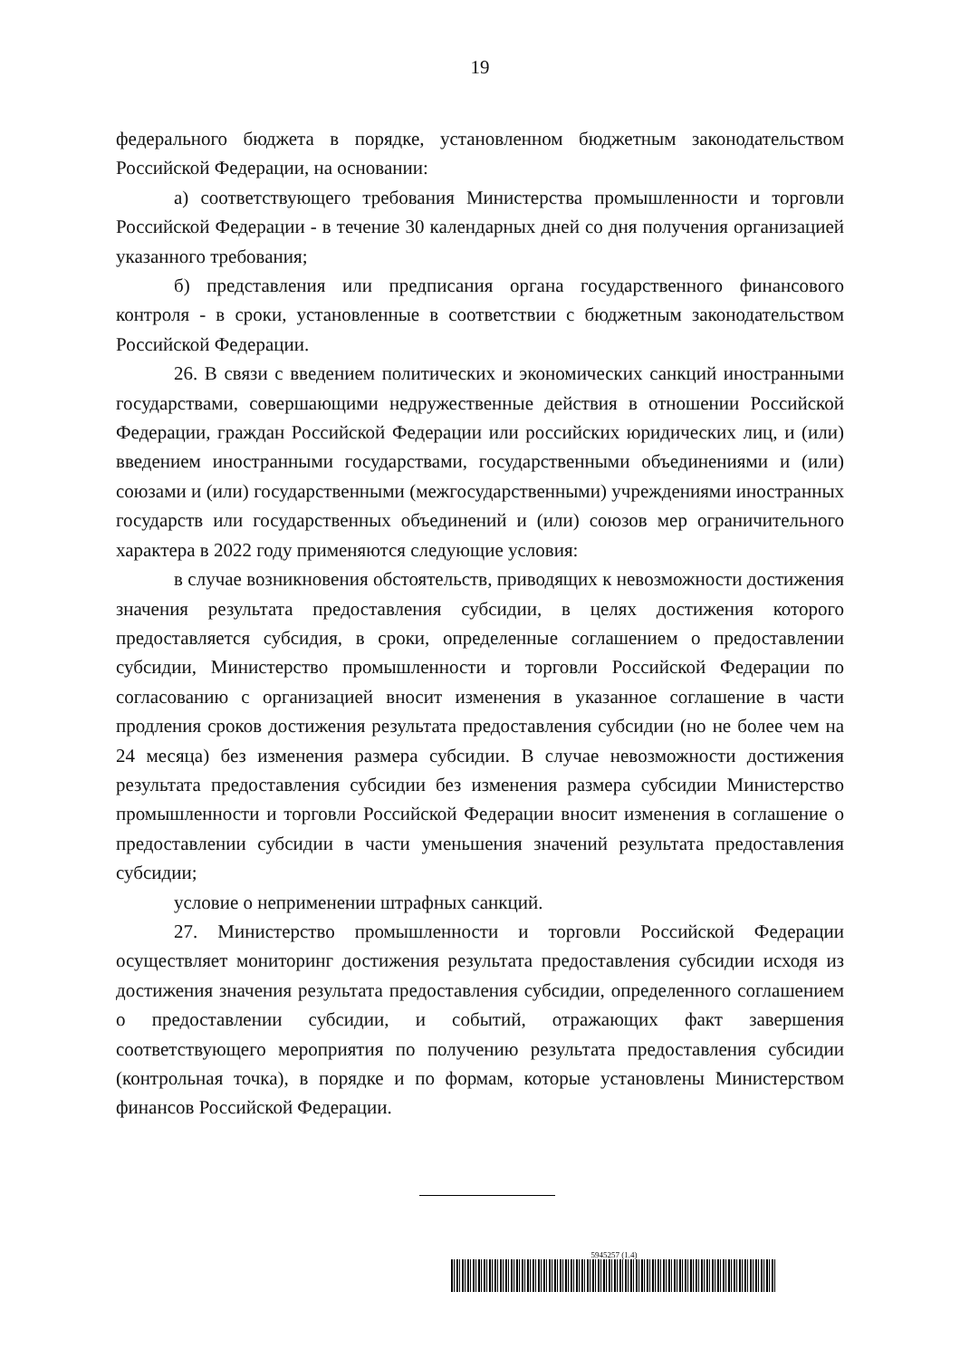19
федерального бюджета в порядке, установленном бюджетным законодательством Российской Федерации, на основании:
а) соответствующего требования Министерства промышленности и торговли Российской Федерации - в течение 30 календарных дней со дня получения организацией указанного требования;
б) представления или предписания органа государственного финансового контроля - в сроки, установленные в соответствии с бюджетным законодательством Российской Федерации.
26. В связи с введением политических и экономических санкций иностранными государствами, совершающими недружественные действия в отношении Российской Федерации, граждан Российской Федерации или российских юридических лиц, и (или) введением иностранными государствами, государственными объединениями и (или) союзами и (или) государственными (межгосударственными) учреждениями иностранных государств или государственных объединений и (или) союзов мер ограничительного характера в 2022 году применяются следующие условия:
в случае возникновения обстоятельств, приводящих к невозможности достижения значения результата предоставления субсидии, в целях достижения которого предоставляется субсидия, в сроки, определенные соглашением о предоставлении субсидии, Министерство промышленности и торговли Российской Федерации по согласованию с организацией вносит изменения в указанное соглашение в части продления сроков достижения результата предоставления субсидии (но не более чем на 24 месяца) без изменения размера субсидии. В случае невозможности достижения результата предоставления субсидии без изменения размера субсидии Министерство промышленности и торговли Российской Федерации вносит изменения в соглашение о предоставлении субсидии в части уменьшения значений результата предоставления субсидии;
условие о неприменении штрафных санкций.
27. Министерство промышленности и торговли Российской Федерации осуществляет мониторинг достижения результата предоставления субсидии исходя из достижения значения результата предоставления субсидии, определенного соглашением о предоставлении субсидии, и событий, отражающих факт завершения соответствующего мероприятия по получению результата предоставления субсидии (контрольная точка), в порядке и по формам, которые установлены Министерством финансов Российской Федерации.
5945257 (1.4)